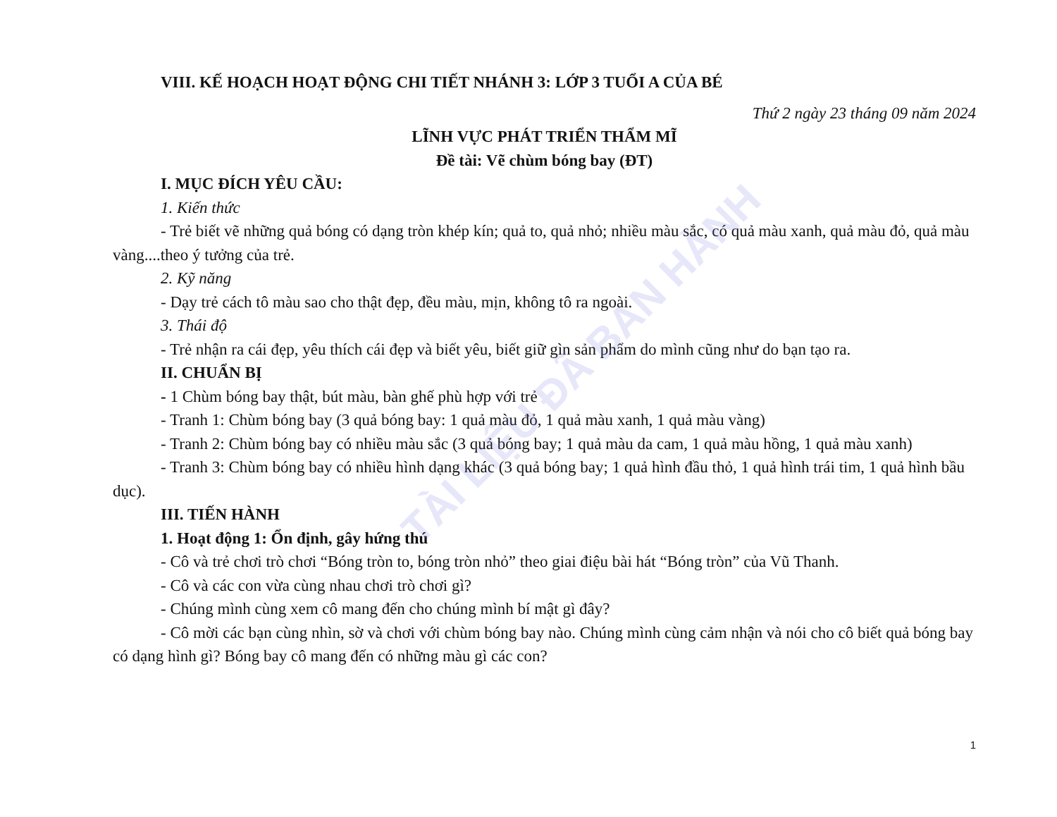TÀI LIỆU ĐÃ BAN HÀNH
VIII. KẾ HOẠCH HOẠT ĐỘNG CHI TIẾT NHÁNH 3: LỚP 3 TUỔI A CỦA BÉ
Thứ 2 ngày 23 tháng 09 năm 2024
LĨNH VỰC PHÁT TRIỂN THẨM MĨ
Đề tài: Vẽ chùm bóng bay (ĐT)
I. MỤC ĐÍCH YÊU CẦU:
1. Kiến thức
- Trẻ biết vẽ những quả bóng có dạng tròn khép kín; quả to, quả nhỏ; nhiều màu sắc, có quả màu xanh, quả màu đỏ, quả màu vàng....theo ý tưởng của trẻ.
2. Kỹ năng
- Dạy trẻ cách tô màu sao cho thật đẹp, đều màu, mịn, không tô ra ngoài.
3. Thái độ
- Trẻ nhận ra cái đẹp, yêu thích cái đẹp và biết yêu, biết giữ gìn sản phẩm do mình cũng như do bạn tạo ra.
II. CHUẨN BỊ
- 1 Chùm bóng bay thật, bút màu, bàn ghế phù hợp với trẻ
- Tranh 1: Chùm bóng bay (3 quả bóng bay: 1 quả màu đỏ, 1 quả màu xanh, 1 quả màu vàng)
- Tranh 2: Chùm bóng bay có nhiều màu sắc (3 quả bóng bay; 1 quả màu da cam, 1 quả màu hồng, 1 quả màu xanh)
- Tranh 3: Chùm bóng bay có nhiều hình dạng khác (3 quả bóng bay; 1 quả hình đầu thỏ, 1 quả hình trái tim, 1 quả hình bầu dục).
III. TIẾN HÀNH
1. Hoạt động 1: Ổn định, gây hứng thú
- Cô và trẻ chơi trò chơi “Bóng tròn to, bóng tròn nhỏ” theo giai điệu bài hát “Bóng tròn” của Vũ Thanh.
- Cô và các con vừa cùng nhau chơi trò chơi gì?
- Chúng mình cùng xem cô mang đến cho chúng mình bí mật gì đây?
- Cô mời các bạn cùng nhìn, sờ và chơi với chùm bóng bay nào. Chúng mình cùng cảm nhận và nói cho cô biết quả bóng bay có dạng hình gì? Bóng bay cô mang đến có những màu gì các con?
1